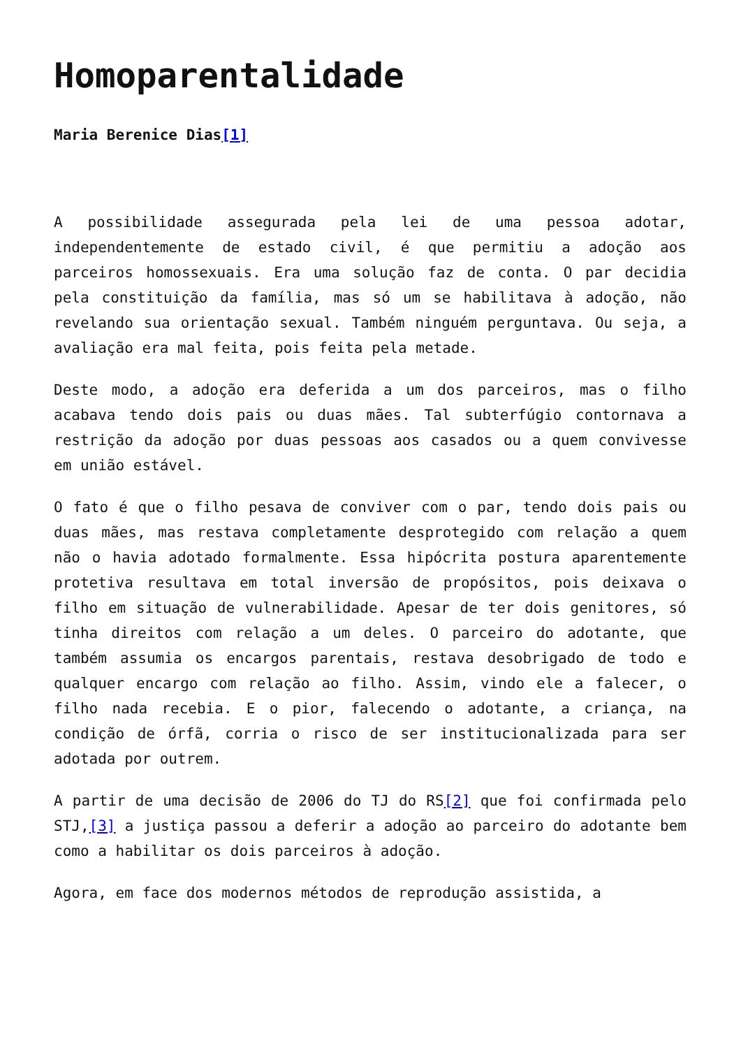Homoparentalidade
Maria Berenice Dias[1]
A possibilidade assegurada pela lei de uma pessoa adotar, independentemente de estado civil, é que permitiu a adoção aos parceiros homossexuais. Era uma solução faz de conta. O par decidia pela constituição da família, mas só um se habilitava à adoção, não revelando sua orientação sexual. Também ninguém perguntava. Ou seja, a avaliação era mal feita, pois feita pela metade.
Deste modo, a adoção era deferida a um dos parceiros, mas o filho acabava tendo dois pais ou duas mães. Tal subterfúgio contornava a restrição da adoção por duas pessoas aos casados ou a quem convivesse em união estável.
O fato é que o filho pesava de conviver com o par, tendo dois pais ou duas mães, mas restava completamente desprotegido com relação a quem não o havia adotado formalmente. Essa hipócrita postura aparentemente protetiva resultava em total inversão de propósitos, pois deixava o filho em situação de vulnerabilidade. Apesar de ter dois genitores, só tinha direitos com relação a um deles. O parceiro do adotante, que também assumia os encargos parentais, restava desobrigado de todo e qualquer encargo com relação ao filho. Assim, vindo ele a falecer, o filho nada recebia. E o pior, falecendo o adotante, a criança, na condição de órfã, corria o risco de ser institucionalizada para ser adotada por outrem.
A partir de uma decisão de 2006 do TJ do RS[2] que foi confirmada pelo STJ,[3] a justiça passou a deferir a adoção ao parceiro do adotante bem como a habilitar os dois parceiros à adoção.
Agora, em face dos modernos métodos de reprodução assistida, a